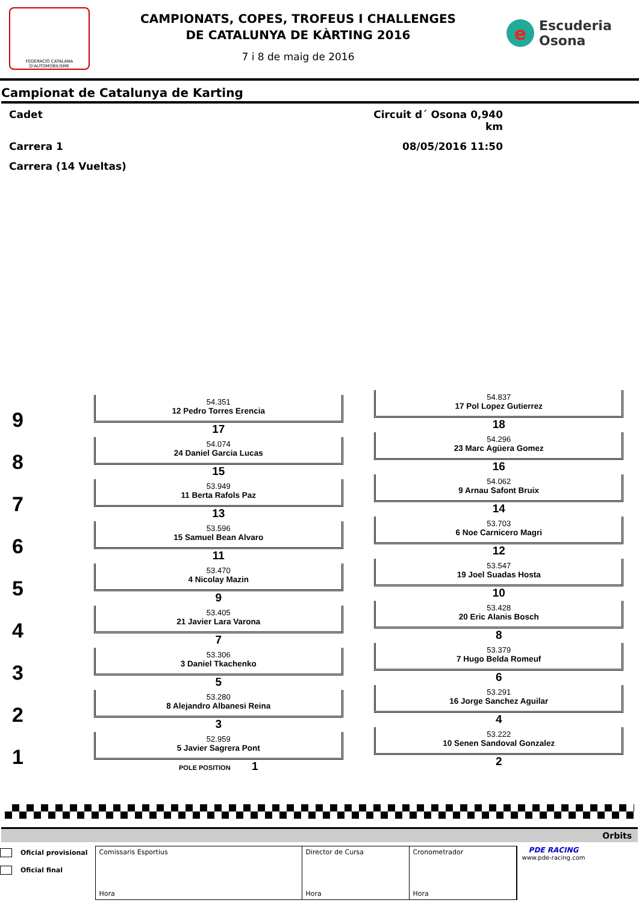FEDERACIÓ CATALANA D'AUTOMOBILISME
CAMPIONATS, COPES, TROFEUS I CHALLENGES
DE CATALUNYA DE KÀRTING 2016
7 i 8 de maig de 2016
e Escuderia
Osona
Campionat de Catalunya de Karting
Cadet
Circuit d´ Osona 0,940 km
Carrera 1
08/05/2016 11:50
Carrera (14 Vueltas)
| 9 | 54.351 12 Pedro Torres Erencia 17 | 54.837 17 Pol Lopez Gutierrez 18 |
| 8 | 54.074 24 Daniel Garcia Lucas 15 | 54.296 23 Marc Agüera Gomez 16 |
| 7 | 53.949 11 Berta Rafols Paz 13 | 54.062 9 Arnau Safont Bruix 14 |
| 6 | 53.596 15 Samuel Bean Alvaro 11 | 53.703 6 Noe Carnicero Magri 12 |
| 5 | 53.470 4 Nicolay Mazin 9 | 53.547 19 Joel Suadas Hosta 10 |
| 4 | 53.405 21 Javier Lara Varona 7 | 53.428 20 Eric Alanis Bosch 8 |
| 3 | 53.306 3 Daniel Tkachenko 5 | 53.379 7 Hugo Belda Romeuf 6 |
| 2 | 53.280 8 Alejandro Albanesi Reina 3 | 53.291 16 Jorge Sanchez Aguilar 4 |
| 1 | 52.959 5 Javier Sagrera Pont POLE POSITION 1 | 53.222 10 Senen Sandoval Gonzalez 2 |
Orbits
Oficial provisional
Oficial final
Comissaris Esportius
Hora
Director de Cursa
Hora
Cronometrador
Hora
PDE RACING
www.pde-racing.com